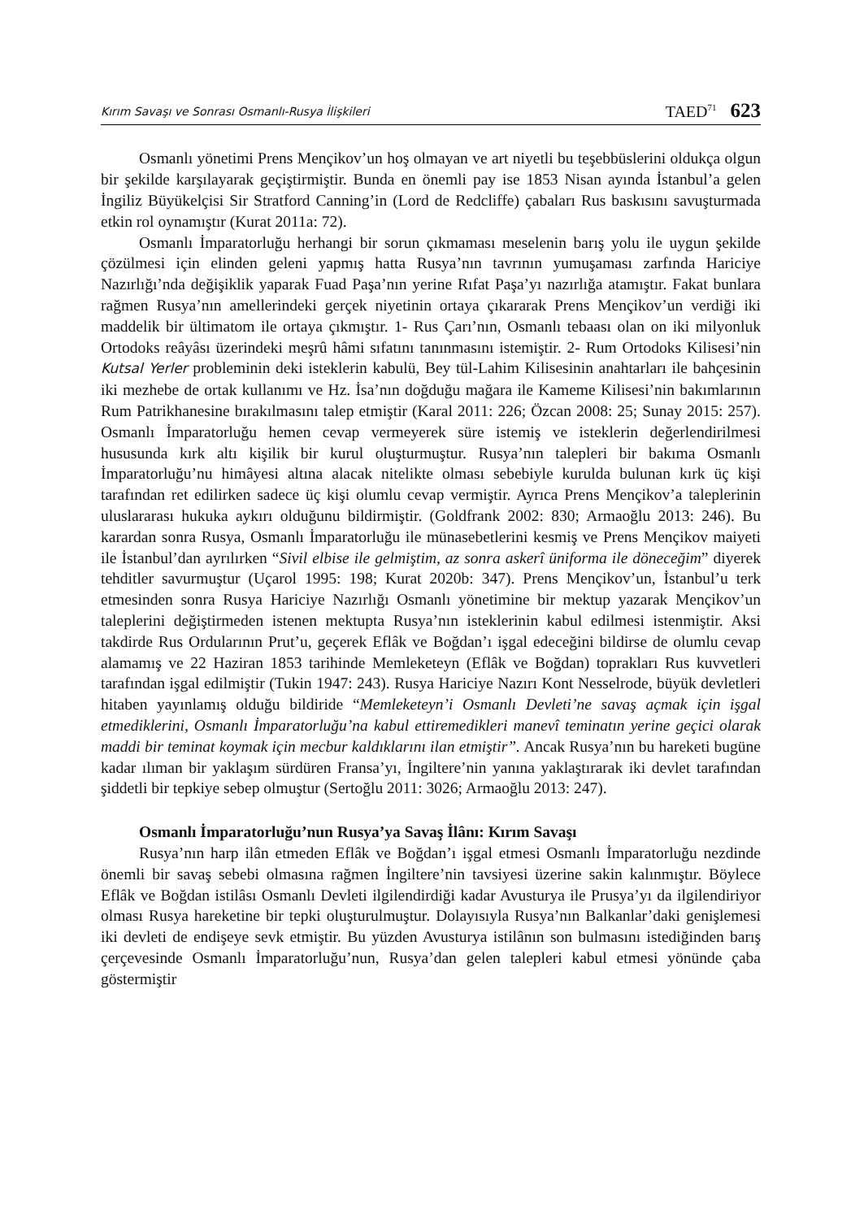Kırım Savaşı ve Sonrası Osmanlı-Rusya İlişkileri TAED<sup>71</sup> 623
Osmanlı yönetimi Prens Mençikov’un hoş olmayan ve art niyetli bu teşebbüslerini oldukça olgun bir şekilde karşılayarak geçiştirmiştir. Bunda en önemli pay ise 1853 Nisan ayında İstanbul’a gelen İngiliz Büyükelçisi Sir Stratford Canning’in (Lord de Redcliffe) çabaları Rus baskısını savuşturmada etkin rol oynamıştır (Kurat 2011a: 72).
Osmanlı İmparatorluğu herhangi bir sorun çıkmaması meselenin barış yolu ile uygun şekilde çözülmesi için elinden geleni yapmış hatta Rusya’nın tavrının yumuşaması zarfında Hariciye Nazırlığı’nda değişiklik yaparak Fuad Paşa’nın yerine Rıfat Paşa’yı nazırlığa atamıştır. Fakat bunlara rağmen Rusya’nın amellerindeki gerçek niyetinin ortaya çıkararak Prens Mençikov’un verdiği iki maddelik bir ültimatom ile ortaya çıkmıştır. 1- Rus Çarı’nın, Osmanlı tebaası olan on iki milyonluk Ortodoks reâyâsı üzerindeki meşrû hâmi sıfatını tanınmasını istemiştir. 2- Rum Ortodoks Kilisesi’nin Kutsal Yerler probleminin deki isteklerin kabulü, Bey tül-Lahim Kilisesinin anahtarları ile bahçesinin iki mezhebe de ortak kullanımı ve Hz. İsa’nın doğduğu mağara ile Kameme Kilisesi’nin bakımlarının Rum Patrikhanesine bırakılmasını talep etmiştir (Karal 2011: 226; Özcan 2008: 25; Sunay 2015: 257). Osmanlı İmparatorluğu hemen cevap vermeyerek süre istemiş ve isteklerin değerlendirilmesi hususunda kırk altı kişilik bir kurul oluşturmuştur. Rusya’nın talepleri bir bakıma Osmanlı İmparatorluğu’nu himâyesi altına alacak nitelikte olması sebebiyle kurulda bulunan kırk üç kişi tarafından ret edilirken sadece üç kişi olumlu cevap vermiştir. Ayrıca Prens Mençikov’a taleplerinin uluslararası hukuka aykırı olduğunu bildirmiştir. (Goldfrank 2002: 830; Armaoğlu 2013: 246). Bu karardan sonra Rusya, Osmanlı İmparatorluğu ile münasebetlerini kesmiş ve Prens Mençikov maiyeti ile İstanbul’dan ayrılırken “Sivil elbise ile gelmiştim, az sonra askerî üniforma ile döneceğim” diyerek tehditler savurmuştur (Uçarol 1995: 198; Kurat 2020b: 347). Prens Mençikov’un, İstanbul’u terk etmesinden sonra Rusya Hariciye Nazırlığı Osmanlı yönetimine bir mektup yazarak Mençikov’un taleplerini değiştirmeden istenen mektupta Rusya’nın isteklerinin kabul edilmesi istenmiştir. Aksi takdirde Rus Ordularının Prut’u, geçerek Eflâk ve Boğdan’ı işgal edeceğini bildirse de olumlu cevap alamamış ve 22 Haziran 1853 tarihinde Memleketeyn (Eflâk ve Boğdan) toprakları Rus kuvvetleri tarafından işgal edilmiştir (Tukin 1947: 243). Rusya Hariciye Nazırı Kont Nesselrode, büyük devletleri hitaben yayınlamış olduğu bildiride “Memleketeyn’i Osmanlı Devleti’ne savaş açmak için işgal etmediklerini, Osmanlı İmparatorluğu’na kabul ettiremedikleri manevî teminatın yerine geçici olarak maddi bir teminat koymak için mecbur kaldıklarını ilan etmiştir”. Ancak Rusya’nın bu hareketi bugüne kadar ılıman bir yaklaşım sürdüren Fransa’yı, İngiltere’nin yanına yaklaştırarak iki devlet tarafından şiddetli bir tepkiye sebep olmuştur (Sertoğlu 2011: 3026; Armaoğlu 2013: 247).
Osmanlı İmparatorluğu’nun Rusya’ya Savaş İlânı: Kırım Savaşı
Rusya’nın harp ilân etmeden Eflâk ve Boğdan’ı işgal etmesi Osmanlı İmparatorluğu nezdinde önemli bir savaş sebebi olmasına rağmen İngiltere’nin tavsiyesi üzerine sakin kalınmıştır. Böylece Eflâk ve Boğdan istilâsı Osmanlı Devleti ilgilendirdiği kadar Avusturya ile Prusya’yı da ilgilendiriyor olması Rusya hareketine bir tepki oluşturulmuştur. Dolayısıyla Rusya’nın Balkanlar’daki genişlemesi iki devleti de endişeye sevk etmiştir. Bu yüzden Avusturya istilânın son bulmasını istediğinden barış çerçevesinde Osmanlı İmparatorluğu’nun, Rusya’dan gelen talepleri kabul etmesi yönünde çaba göstermiştir